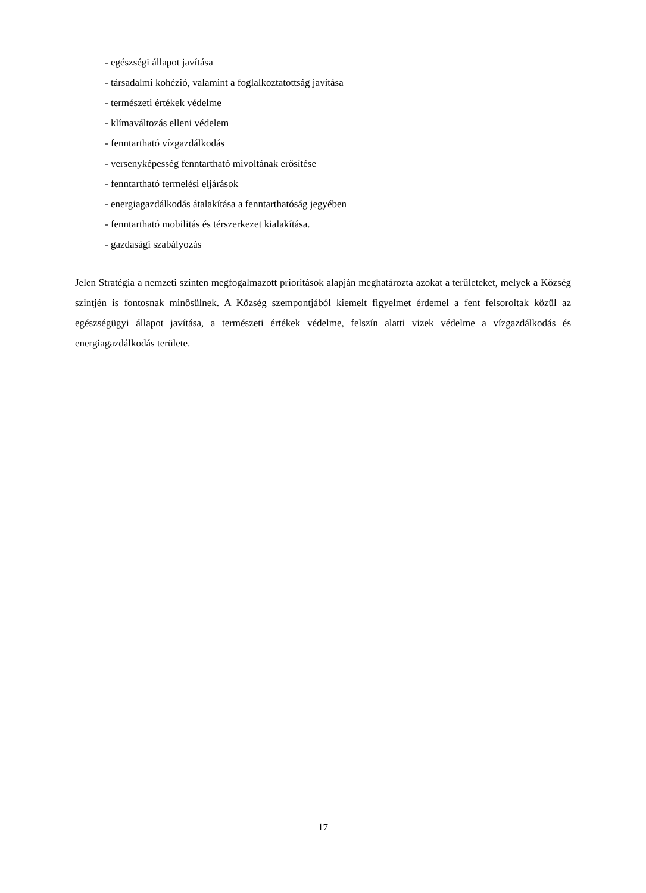- egészségi állapot javítása
- társadalmi kohézió, valamint a foglalkoztatottság javítása
- természeti értékek védelme
- klímaváltozás elleni védelem
- fenntartható vízgazdálkodás
- versenyképesség fenntartható mivoltának erősítése
- fenntartható termelési eljárások
- energiagazdálkodás átalakítása a fenntarthatóság jegyében
- fenntartható mobilitás és térszerkezet kialakítása.
- gazdasági szabályozás
Jelen Stratégia a nemzeti szinten megfogalmazott prioritások alapján meghatározta azokat a területeket, melyek a Község szintjén is fontosnak minősülnek. A Község szempontjából kiemelt figyelmet érdemel a fent felsoroltak közül az egészségügyi állapot javítása, a természeti értékek védelme, felszín alatti vizek védelme a vízgazdálkodás és energiagazdálkodás területe.
17